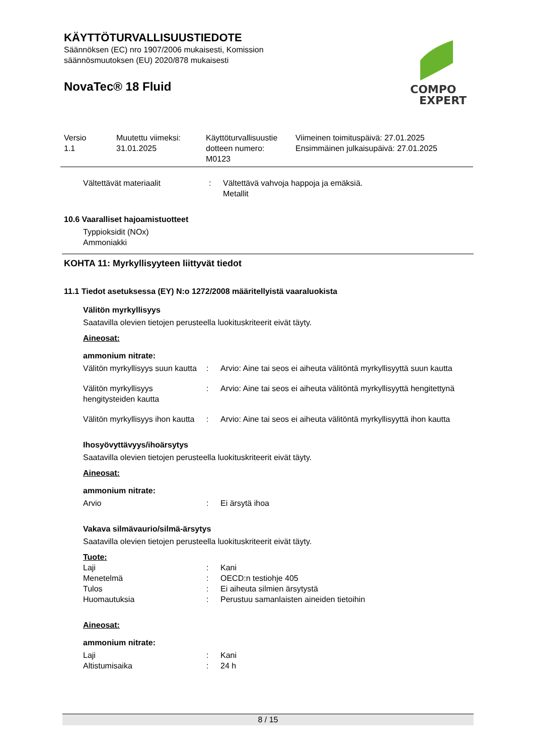KÄYTTÖTURVALLISUUSTIEDOTE
Säännöksen (EC) nro 1907/2006 mukaisesti, Komission
säännösmuutoksen (EU) 2020/878 mukaisesti
NovaTec® 18 Fluid
COMPO
EXPERT
| Versio 1.1 | Muutettu viimeksi: 31.01.2025 | Käyttöturvallisuustie dotteen numero: M0123 | Viimeinen toimituspäivä: 27.01.2025 Ensimmäinen julkaisupäivä: 27.01.2025 |
| Vältettävät materiaalit | : | Vältettävä vahvoja happoja ja emäksiä. Metallit |
10.6 Vaaralliset hajoamistuotteet
Typpioksidit (NOx)
Ammoniakki
KOHTA 11: Myrkyllisyyteen liittyvät tiedot
11.1 Tiedot asetuksessa (EY) N:o 1272/2008 määritellyistä vaaraluokista
Välitön myrkyllisyys
Saatavilla olevien tietojen perusteella luokituskriteerit eivät täyty.
Aineosat:
ammonium nitrate:
| Välitön myrkyllisyys suun kautta | : | Arvio: Aine tai seos ei aiheuta välitöntä myrkyllisyyttä suun kautta |
| Välitön myrkyllisyys hengitysteiden kautta | : | Arvio: Aine tai seos ei aiheuta välitöntä myrkyllisyyttä hengitettynä |
| Välitön myrkyllisyys ihon kautta | : | Arvio: Aine tai seos ei aiheuta välitöntä myrkyllisyyttä ihon kautta |
Ihosyövyttävyys/ihoärsytys
Saatavilla olevien tietojen perusteella luokituskriteerit eivät täyty.
Aineosat:
ammonium nitrate:
| Arvio | : | Ei ärsytä ihoa |
Vakava silmävaurio/silmä-ärsytys
Saatavilla olevien tietojen perusteella luokituskriteerit eivät täyty.
Tuote:
| Laji | : | Kani |
| Menetelmä | : | OECD:n testiohje 405 |
| Tulos | : | Ei aiheuta silmien ärsytystä |
| Huomautuksia | : | Perustuu samanlaisten aineiden tietoihin |
Aineosat:
ammonium nitrate:
| Laji | : | Kani |
| Altistumisaika | : | 24 h |
8 / 15